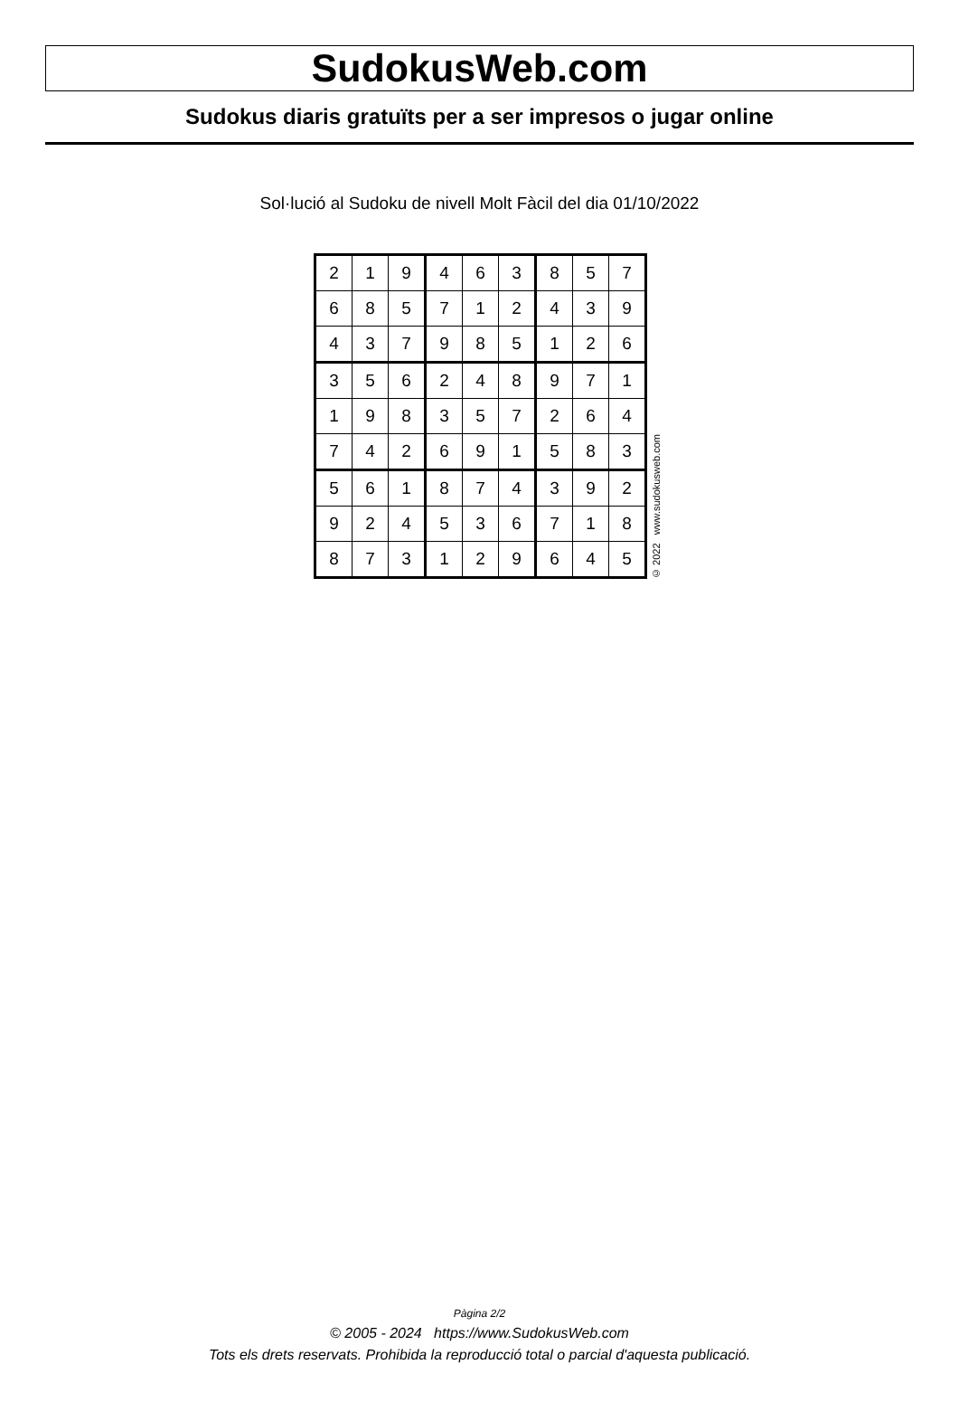SudokusWeb.com
Sudokus diaris gratuïts per a ser impresos o jugar online
Sol·lució al Sudoku de nivell Molt Fàcil del dia 01/10/2022
| 2 | 1 | 9 | 4 | 6 | 3 | 8 | 5 | 7 |
| 6 | 8 | 5 | 7 | 1 | 2 | 4 | 3 | 9 |
| 4 | 3 | 7 | 9 | 8 | 5 | 1 | 2 | 6 |
| 3 | 5 | 6 | 2 | 4 | 8 | 9 | 7 | 1 |
| 1 | 9 | 8 | 3 | 5 | 7 | 2 | 6 | 4 |
| 7 | 4 | 2 | 6 | 9 | 1 | 5 | 8 | 3 |
| 5 | 6 | 1 | 8 | 7 | 4 | 3 | 9 | 2 |
| 9 | 2 | 4 | 5 | 3 | 6 | 7 | 1 | 8 |
| 8 | 7 | 3 | 1 | 2 | 9 | 6 | 4 | 5 |
© 2022 www.sudokusweb.com
Pàgina 2/2
© 2005 - 2024 https://www.SudokusWeb.com
Tots els drets reservats. Prohibida la reproducció total o parcial d'aquesta publicació.